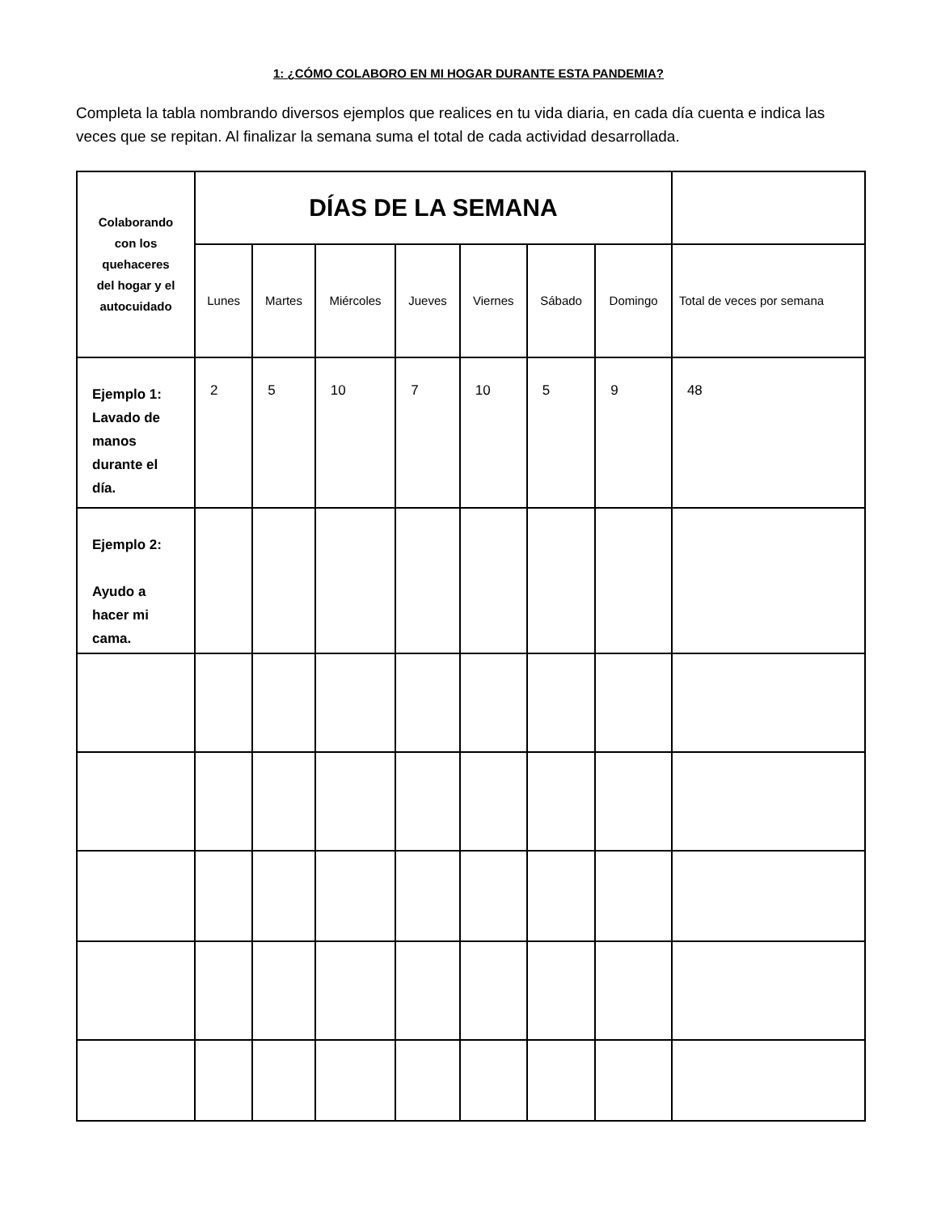1: ¿CÓMO COLABORO EN MI HOGAR DURANTE ESTA PANDEMIA?
Completa la tabla nombrando diversos ejemplos que realices en tu vida diaria, en cada día cuenta e indica las veces que se repitan. Al finalizar la semana suma el total de cada actividad desarrollada.
| Colaborando con los quehaceres del hogar y el autocuidado | DÍAS DE LA SEMANA | | | | | | | |
| --- | --- | --- | --- | --- | --- | --- | --- | --- |
| | Lunes | Martes | Miércoles | Jueves | Viernes | Sábado | Domingo | Total de veces por semana |
| Ejemplo 1: Lavado de manos durante el día. | 2 | 5 | 10 | 7 | 10 | 5 | 9 | 48 |
| Ejemplo 2: Ayudo a hacer mi cama. | | | | | | | | |